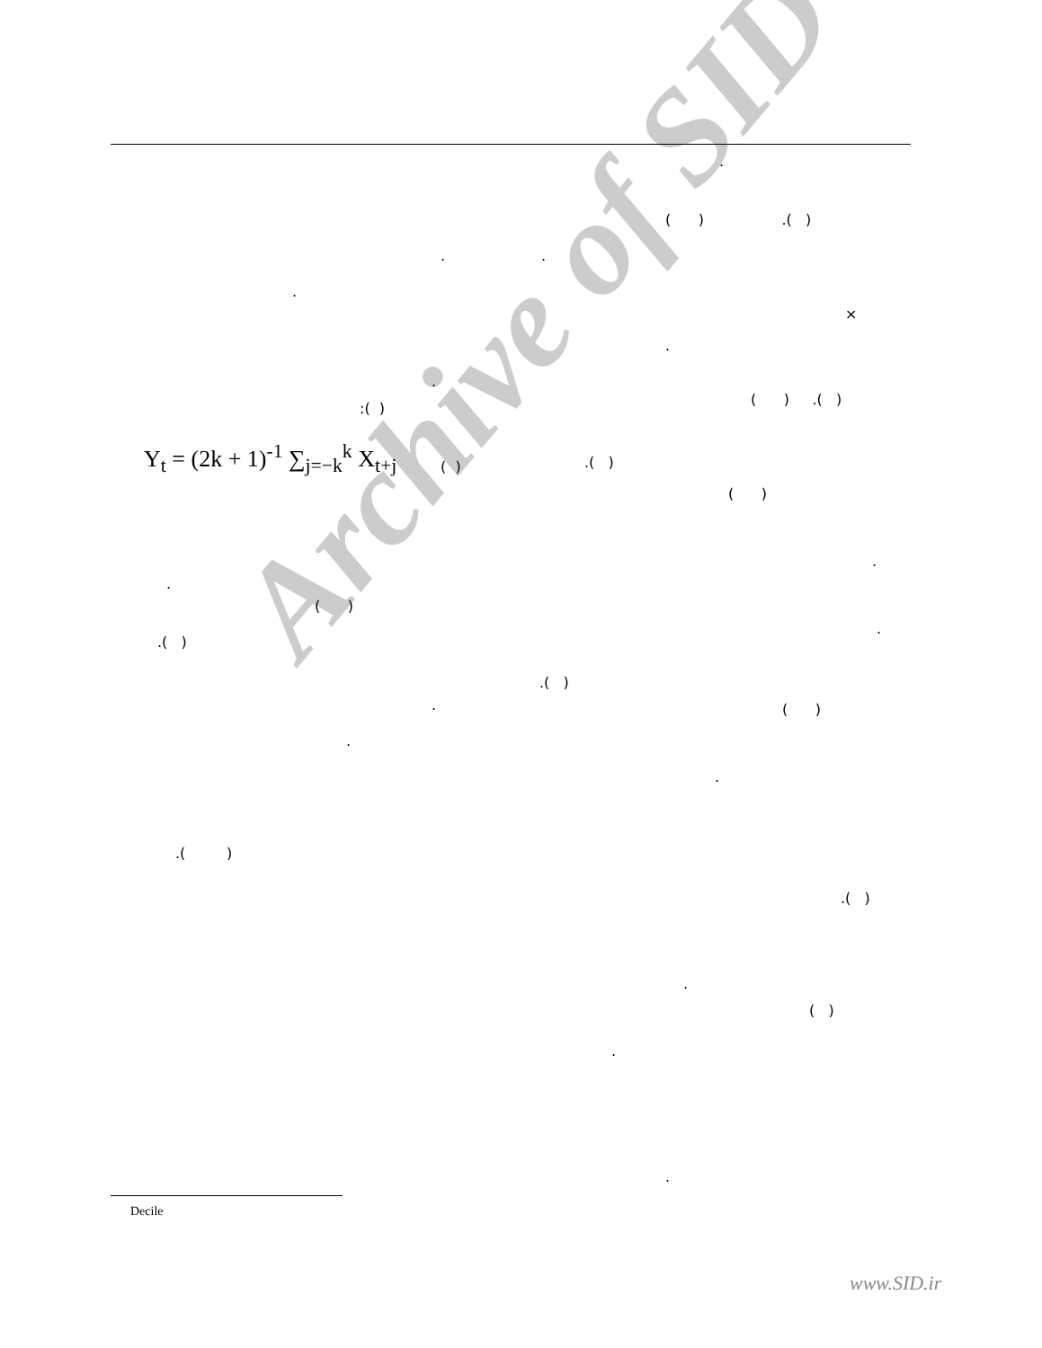Archive of SID
.
( ) .( )
. .
.
×
.
.
:( )
( ) .( )
Y<sub>t</sub> = (2k + 1)<sup>-1</sup> ∑<sub>j=−k</sub><sup>k</sup> X<sub>t+j</sub>
( )
.( )
( )
.
.
( )
.
.( )
.( )
.
( )
.
.
.( )
.( )
.
( )
.
.
Decile
www.SID.ir